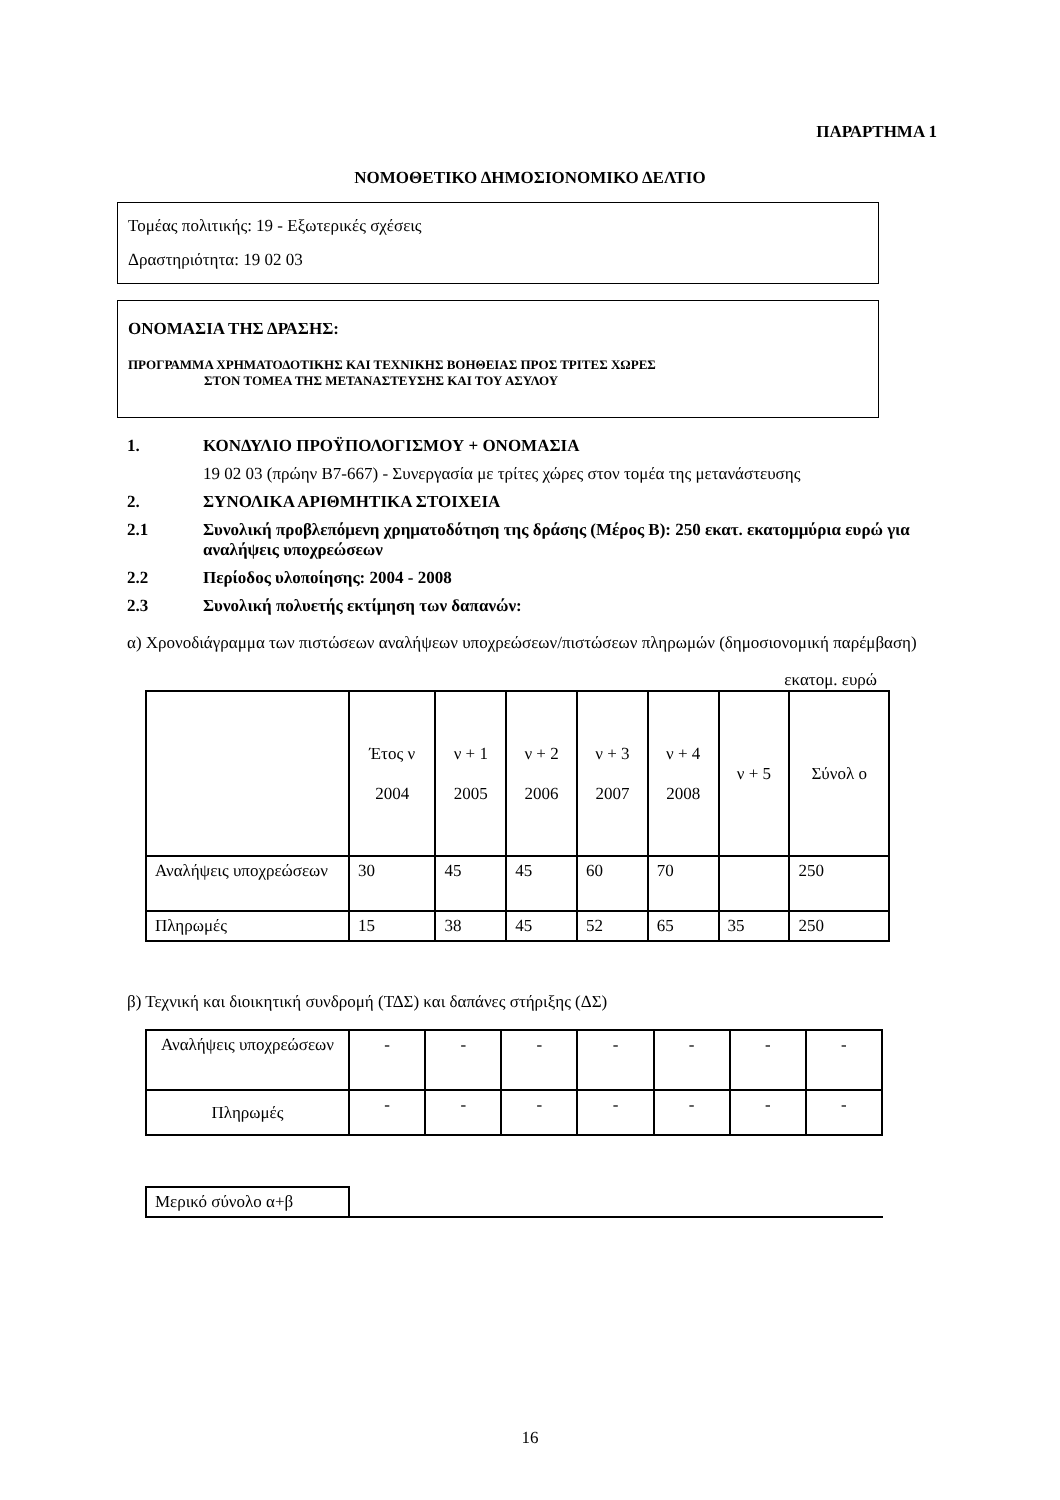ΠΑΡΑΡΤΗΜΑ 1
ΝΟΜΟΘΕΤΙΚΟ ΔΗΜΟΣΙΟΝΟΜΙΚΟ ΔΕΛΤΙΟ
Τομέας πολιτικής: 19 - Εξωτερικές σχέσεις
Δραστηριότητα: 19 02 03
ΟΝΟΜΑΣΙΑ ΤΗΣ ΔΡΑΣΗΣ:
ΠΡΟΓΡΑΜΜΑ ΧΡΗΜΑΤΟΔΟΤΙΚΗΣ ΚΑΙ ΤΕΧΝΙΚΗΣ ΒΟΗΘΕΙΑΣ ΠΡΟΣ ΤΡΙΤΕΣ ΧΩΡΕΣ
ΣΤΟΝ ΤΟΜΕΑ ΤΗΣ ΜΕΤΑΝΑΣΤΕΥΣΗΣ ΚΑΙ ΤΟΥ ΑΣΥΛΟΥ
1. ΚΟΝΔΥΛΙΟ ΠΡΟΫΠΟΛΟΓΙΣΜΟΥ + ΟΝΟΜΑΣΙΑ
19 02 03 (πρώην B7-667) - Συνεργασία με τρίτες χώρες στον τομέα της μετανάστευσης
2. ΣΥΝΟΛΙΚΑ ΑΡΙΘΜΗΤΙΚΑ ΣΤΟΙΧΕΙΑ
2.1 Συνολική προβλεπόμενη χρηματοδότηση της δράσης (Μέρος Β): 250 εκατ. εκατομμύρια ευρώ για αναλήψεις υποχρεώσεων
2.2 Περίοδος υλοποίησης: 2004 - 2008
2.3 Συνολική πολυετής εκτίμηση των δαπανών:
α) Χρονοδιάγραμμα των πιστώσεων αναλήψεων υποχρεώσεων/πιστώσεων πληρωμών (δημοσιονομική παρέμβαση)
εκατομ. ευρώ
| | Έτος ν 2004 | ν + 1 2005 | ν + 2 2006 | ν + 3 2007 | ν + 4 2008 | ν + 5 | Σύνολ ο |
| Αναλήψεις υποχρεώσεων | 30 | 45 | 45 | 60 | 70 | | 250 |
| Πληρωμές | 15 | 38 | 45 | 52 | 65 | 35 | 250 |
β) Τεχνική και διοικητική συνδρομή (ΤΔΣ) και δαπάνες στήριξης (ΔΣ)
| Αναλήψεις υποχρεώσεων | - | - | - | - | - | - | - |
| Πληρωμές | - | - | - | - | - | - | - |
| Μερικό σύνολο α+β | |
16